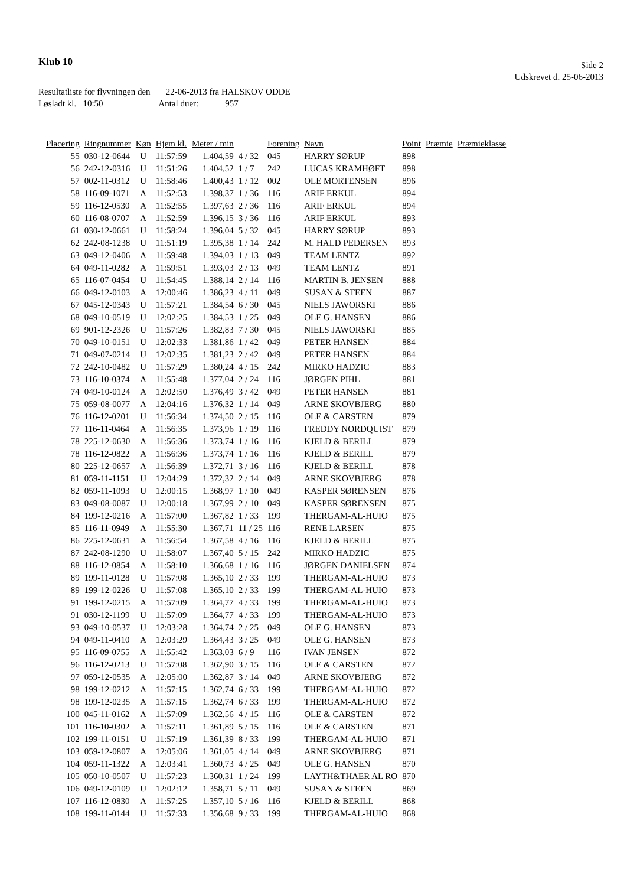Klub 10
Side 2
Udskrevet d. 25-06-2013
Resultatliste for flyvningen den 22-06-2013 fra HALSKOV ODDE
Løsladt kl. 10:50 Antal duer: 957
| Placering | Ringnummer | Køn | Hjem kl. | Meter / min | | Forening | Navn | Point | Præmie | Præmieklasse |
| --- | --- | --- | --- | --- | --- | --- | --- | --- | --- | --- |
| 55 | 030-12-0644 | U | 11:57:59 | 1.404,59 | 4 / 32 | 045 | HARRY SØRUP | 898 | | |
| 56 | 242-12-0316 | U | 11:51:26 | 1.404,52 | 1 / 7 | 242 | LUCAS KRAMHØFT | 898 | | |
| 57 | 002-11-0312 | U | 11:58:46 | 1.400,43 | 1 / 12 | 002 | OLE MORTENSEN | 896 | | |
| 58 | 116-09-1071 | A | 11:52:53 | 1.398,37 | 1 / 36 | 116 | ARIF ERKUL | 894 | | |
| 59 | 116-12-0530 | A | 11:52:55 | 1.397,63 | 2 / 36 | 116 | ARIF ERKUL | 894 | | |
| 60 | 116-08-0707 | A | 11:52:59 | 1.396,15 | 3 / 36 | 116 | ARIF ERKUL | 893 | | |
| 61 | 030-12-0661 | U | 11:58:24 | 1.396,04 | 5 / 32 | 045 | HARRY SØRUP | 893 | | |
| 62 | 242-08-1238 | U | 11:51:19 | 1.395,38 | 1 / 14 | 242 | M. HALD PEDERSEN | 893 | | |
| 63 | 049-12-0406 | A | 11:59:48 | 1.394,03 | 1 / 13 | 049 | TEAM LENTZ | 892 | | |
| 64 | 049-11-0282 | A | 11:59:51 | 1.393,03 | 2 / 13 | 049 | TEAM LENTZ | 891 | | |
| 65 | 116-07-0454 | U | 11:54:45 | 1.388,14 | 2 / 14 | 116 | MARTIN B. JENSEN | 888 | | |
| 66 | 049-12-0103 | A | 12:00:46 | 1.386,23 | 4 / 11 | 049 | SUSAN & STEEN | 887 | | |
| 67 | 045-12-0343 | U | 11:57:21 | 1.384,54 | 6 / 30 | 045 | NIELS JAWORSKI | 886 | | |
| 68 | 049-10-0519 | U | 12:02:25 | 1.384,53 | 1 / 25 | 049 | OLE G. HANSEN | 886 | | |
| 69 | 901-12-2326 | U | 11:57:26 | 1.382,83 | 7 / 30 | 045 | NIELS JAWORSKI | 885 | | |
| 70 | 049-10-0151 | U | 12:02:33 | 1.381,86 | 1 / 42 | 049 | PETER HANSEN | 884 | | |
| 71 | 049-07-0214 | U | 12:02:35 | 1.381,23 | 2 / 42 | 049 | PETER HANSEN | 884 | | |
| 72 | 242-10-0482 | U | 11:57:29 | 1.380,24 | 4 / 15 | 242 | MIRKO HADZIC | 883 | | |
| 73 | 116-10-0374 | A | 11:55:48 | 1.377,04 | 2 / 24 | 116 | JØRGEN PIHL | 881 | | |
| 74 | 049-10-0124 | A | 12:02:50 | 1.376,49 | 3 / 42 | 049 | PETER HANSEN | 881 | | |
| 75 | 059-08-0077 | A | 12:04:16 | 1.376,32 | 1 / 14 | 049 | ARNE SKOVBJERG | 880 | | |
| 76 | 116-12-0201 | U | 11:56:34 | 1.374,50 | 2 / 15 | 116 | OLE & CARSTEN | 879 | | |
| 77 | 116-11-0464 | A | 11:56:35 | 1.373,96 | 1 / 19 | 116 | FREDDY NORDQUIST | 879 | | |
| 78 | 225-12-0630 | A | 11:56:36 | 1.373,74 | 1 / 16 | 116 | KJELD & BERILL | 879 | | |
| 78 | 116-12-0822 | A | 11:56:36 | 1.373,74 | 1 / 16 | 116 | KJELD & BERILL | 879 | | |
| 80 | 225-12-0657 | A | 11:56:39 | 1.372,71 | 3 / 16 | 116 | KJELD & BERILL | 878 | | |
| 81 | 059-11-1151 | U | 12:04:29 | 1.372,32 | 2 / 14 | 049 | ARNE SKOVBJERG | 878 | | |
| 82 | 059-11-1093 | U | 12:00:15 | 1.368,97 | 1 / 10 | 049 | KASPER SØRENSEN | 876 | | |
| 83 | 049-08-0087 | U | 12:00:18 | 1.367,99 | 2 / 10 | 049 | KASPER SØRENSEN | 875 | | |
| 84 | 199-12-0216 | A | 11:57:00 | 1.367,82 | 1 / 33 | 199 | THERGAM-AL-HUIO | 875 | | |
| 85 | 116-11-0949 | A | 11:55:30 | 1.367,71 | 11 / 25 | 116 | RENE LARSEN | 875 | | |
| 86 | 225-12-0631 | A | 11:56:54 | 1.367,58 | 4 / 16 | 116 | KJELD & BERILL | 875 | | |
| 87 | 242-08-1290 | U | 11:58:07 | 1.367,40 | 5 / 15 | 242 | MIRKO HADZIC | 875 | | |
| 88 | 116-12-0854 | A | 11:58:10 | 1.366,68 | 1 / 16 | 116 | JØRGEN DANIELSEN | 874 | | |
| 89 | 199-11-0128 | U | 11:57:08 | 1.365,10 | 2 / 33 | 199 | THERGAM-AL-HUIO | 873 | | |
| 89 | 199-12-0226 | U | 11:57:08 | 1.365,10 | 2 / 33 | 199 | THERGAM-AL-HUIO | 873 | | |
| 91 | 199-12-0215 | A | 11:57:09 | 1.364,77 | 4 / 33 | 199 | THERGAM-AL-HUIO | 873 | | |
| 91 | 030-12-1199 | U | 11:57:09 | 1.364,77 | 4 / 33 | 199 | THERGAM-AL-HUIO | 873 | | |
| 93 | 049-10-0537 | U | 12:03:28 | 1.364,74 | 2 / 25 | 049 | OLE G. HANSEN | 873 | | |
| 94 | 049-11-0410 | A | 12:03:29 | 1.364,43 | 3 / 25 | 049 | OLE G. HANSEN | 873 | | |
| 95 | 116-09-0755 | A | 11:55:42 | 1.363,03 | 6 / 9 | 116 | IVAN JENSEN | 872 | | |
| 96 | 116-12-0213 | U | 11:57:08 | 1.362,90 | 3 / 15 | 116 | OLE & CARSTEN | 872 | | |
| 97 | 059-12-0535 | A | 12:05:00 | 1.362,87 | 3 / 14 | 049 | ARNE SKOVBJERG | 872 | | |
| 98 | 199-12-0212 | A | 11:57:15 | 1.362,74 | 6 / 33 | 199 | THERGAM-AL-HUIO | 872 | | |
| 98 | 199-12-0235 | A | 11:57:15 | 1.362,74 | 6 / 33 | 199 | THERGAM-AL-HUIO | 872 | | |
| 100 | 045-11-0162 | A | 11:57:09 | 1.362,56 | 4 / 15 | 116 | OLE & CARSTEN | 872 | | |
| 101 | 116-10-0302 | A | 11:57:11 | 1.361,89 | 5 / 15 | 116 | OLE & CARSTEN | 871 | | |
| 102 | 199-11-0151 | U | 11:57:19 | 1.361,39 | 8 / 33 | 199 | THERGAM-AL-HUIO | 871 | | |
| 103 | 059-12-0807 | A | 12:05:06 | 1.361,05 | 4 / 14 | 049 | ARNE SKOVBJERG | 871 | | |
| 104 | 059-11-1322 | A | 12:03:41 | 1.360,73 | 4 / 25 | 049 | OLE G. HANSEN | 870 | | |
| 105 | 050-10-0507 | U | 11:57:23 | 1.360,31 | 1 / 24 | 199 | LAYTH&THAER AL RO | 870 | | |
| 106 | 049-12-0109 | U | 12:02:12 | 1.358,71 | 5 / 11 | 049 | SUSAN & STEEN | 869 | | |
| 107 | 116-12-0830 | A | 11:57:25 | 1.357,10 | 5 / 16 | 116 | KJELD & BERILL | 868 | | |
| 108 | 199-11-0144 | U | 11:57:33 | 1.356,68 | 9 / 33 | 199 | THERGAM-AL-HUIO | 868 | | |